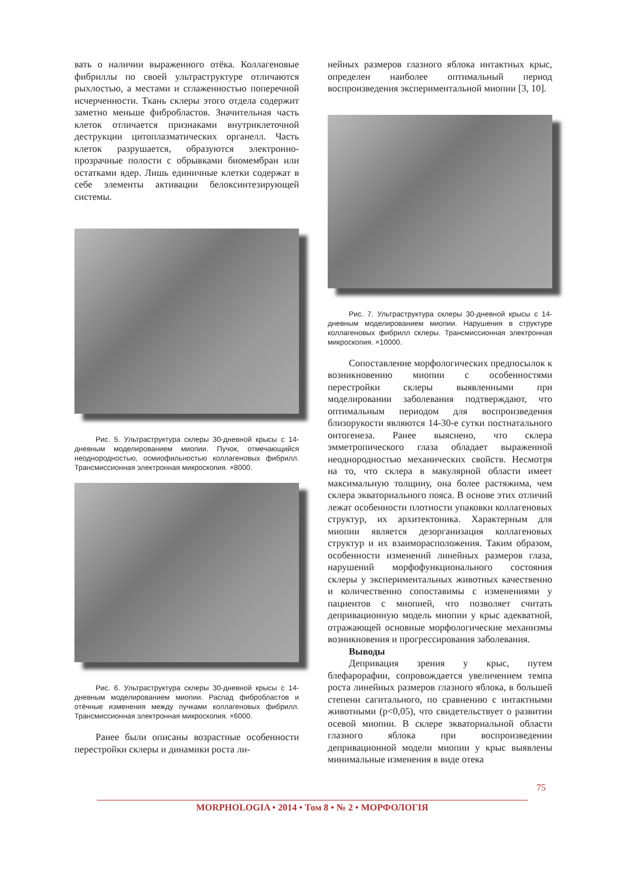вать о наличии выраженного отёка. Коллагеновые фибриллы по своей ультраструктуре отличаются рыхлостью, а местами и сглаженностью поперечной исчерченности. Ткань склеры этого отдела содержит заметно меньше фибробластов. Значительная часть клеток отличается признаками внутриклеточной деструкции цитоплазматических органелл. Часть клеток разрушается, образуются электронно-прозрачные полости с обрывками биомембран или остатками ядер. Лишь единичные клетки содержат в себе элементы активации белоксинтезирующей системы.
Рис. 5. Ультраструктура склеры 30-дневной крысы с 14-дневным моделированием миопии. Пучок, отмечающийся неоднородностью, осмиофильностью коллагеновых фибрилл. Трансмиссионная электронная микроскопия. ×8000.
Рис. 6. Ультраструктура склеры 30-дневной крысы с 14-дневным моделированием миопии. Распад фибробластов и отёчные изменения между пучками коллагеновых фибрилл. Трансмиссионная электронная микроскопия. ×6000.
Ранее были описаны возрастные особенности перестройки склеры и динамики роста ли-
нейных размеров глазного яблока интактных крыс, определен наиболее оптимальный период воспроизведения экспериментальной миопии [3, 10].
Рис. 7. Ультраструктура склеры 30-дневной крысы с 14-дневным моделированием миопии. Нарушения в структуре коллагеновых фибрилл склеры. Трансмиссионная электронная микроскопия. ×10000.
Сопоставление морфологических предпосылок к возникновению миопии с особенностями перестройки склеры выявленными при моделировании заболевания подтверждают, что оптимальным периодом для воспроизведения близорукости являются 14-30-е сутки постнатального онтогенеза. Ранее выяснено, что склера эмметропического глаза обладает выраженной неоднородностью механических свойств. Несмотря на то, что склера в макулярной области имеет максимальную толщину, она более растяжима, чем склера экваториального пояса. В основе этих отличий лежат особенности плотности упаковки коллагеновых структур, их архитектоника. Характерным для миопии является дезорганизация коллагеновых структур и их взаиморасположения. Таким образом, особенности изменений линейных размеров глаза, нарушений морфофункционального состояния склеры у экспериментальных животных качественно и количественно сопоставимы с изменениями у пациентов с миопией, что позволяет считать депривационную модель миопии у крыс адекватной, отражающей основные морфологические механизмы возникновения и прогрессирования заболевания.
Выводы
Депривация зрения у крыс, путем блефарорафии, сопровождается увеличением темпа роста линейных размеров глазного яблока, в большей степени сагитального, по сравнению с интактными животными (p<0,05), что свидетельствует о развитии осевой миопии. В склере экваториальной области глазного яблока при воспроизведении депривационной модели миопии у крыс выявлены минимальные изменения в виде отека
75
MORPHOLOGIA • 2014 • Том 8 • № 2 • МОРФОЛОГІЯ